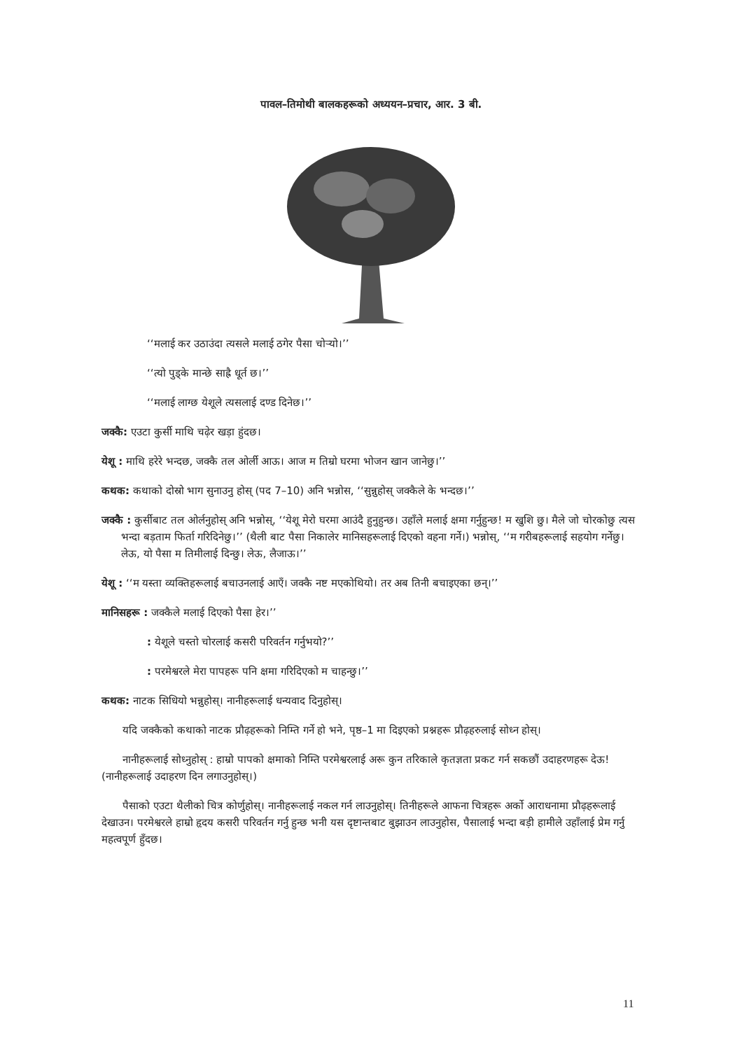पावल–तिमोथी बालकहरूको अध्ययन–प्रचार, आर. 3 बी.
‘‘मलाई कर उठाउंदा त्यसले मलाई ठगेर पैसा चोर्‍यो।’’
‘‘त्यो पुड्के मान्छे साह्रै धूर्त छ।’’
‘‘मलाई लाग्छ येशूले त्यसलाई दण्ड दिनेछ।’’
जक्कै: एउटा कुर्सी माथि चढ़ेर खड़ा हुंदछ।
येशू : माथि हरेरे भन्दछ, जक्कै तल ओर्ली आऊ। आज म तिम्रो घरमा भोजन खान जानेछु।’’
कथक: कथाको दोस्रो भाग सुनाउनु होस् (पद 7–10) अनि भन्नोस, ‘‘सुन्नुहोस् जक्कैले के भन्दछ।’’
जक्कै : कुर्सीबाट तल ओर्लनुहोस् अनि भन्नोस्, ‘‘येशू मेरो घरमा आउंदै हुनुहुन्छ। उहाँले मलाई क्षमा गर्नुहुन्छ! म खुशि छु। मैले जो चोरकोछु त्यस भन्दा बड़ताम फिर्ता गरिदिनेछु।’’ (थैली बाट पैसा निकालेर मानिसहरूलाई दिएको वहना गर्ने।) भन्नोस्, ‘‘म गरीबहरूलाई सहयोग गर्नेछु। लेऊ, यो पैसा म तिमीलाई दिन्छु। लेऊ, लैजाऊ।’’
येशू : ‘‘म यस्ता व्यक्तिहरूलाई बचाउनलाई आएँ। जक्कै नष्ट मएकोथियो। तर अब तिनी बचाइएका छन्।’’
मानिसहरू : जक्कैले मलाई दिएको पैसा हेर।’’
: येशूले चस्तो चोरलाई कसरी परिवर्तन गर्नुभयो?’’
: परमेश्वरले मेरा पापहरू पनि क्षमा गरिदिएको म चाहन्छु।’’
कथक: नाटक सिधियो भन्नुहोस्। नानीहरूलाई धन्यवाद दिनुहोस्।
यदि जक्कैको कथाको नाटक प्रौढ़हरूको निम्ति गर्ने हो भने, पृष्ठ–1 मा दिइएको प्रश्नहरू प्रौढ़हरुलाई सोध्न होस्।
नानीहरूलाई सोध्नुहोस् : हाम्रो पापको क्षमाको निम्ति परमेश्वरलाई अरू कुन तरिकाले कृतज्ञता प्रकट गर्न सकछौं उदाहरणहरू देऊ! (नानीहरूलाई उदाहरण दिन लगाउनुहोस्।)
पैसाको एउटा थैलीको चित्र कोर्णुहोस्। नानीहरूलाई नकल गर्न लाउनुहोस्। तिनीहरूले आफना चित्रहरू अर्को आराधनामा प्रौढ़हरूलाई देखाउन। परमेश्वरले हाम्रो हृदय कसरी परिवर्तन गर्नु हुन्छ भनी यस दृष्टान्तबाट बुझाउन लाउनुहोस, पैसालाई भन्दा बड़ी हामीले उहाँलाई प्रेम गर्नु महत्वपूर्ण हुँदछ।
11